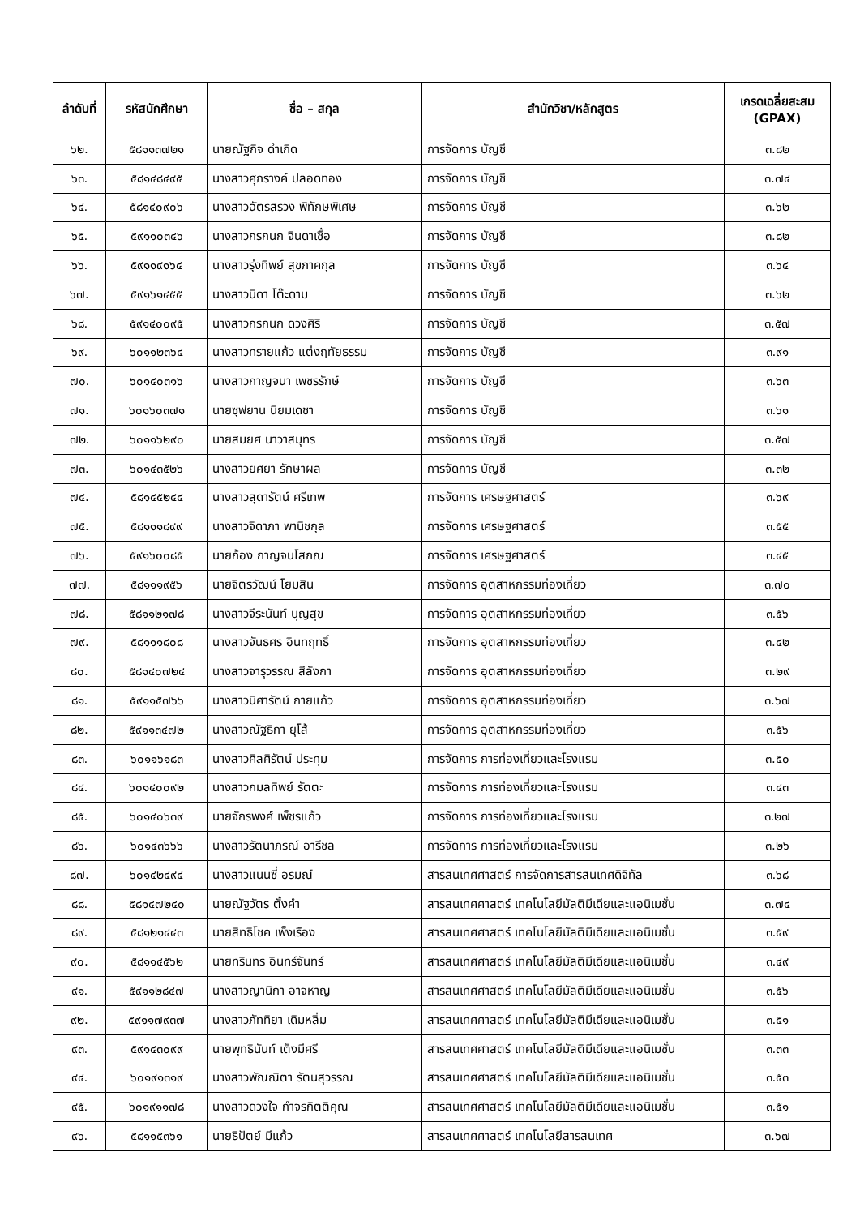| ลำดับที่ | รหัสนักศึกษา | ชื่อ – สกุล | สำนักวิชา/หลักสูตร | เกรดเฉลี่ยสะสม (GPAX) |
| --- | --- | --- | --- | --- |
| ๖๒. | ๕๘๑๑๓๗๒๑ | นายณัฐกิจ ดำเกิด | การจัดการ บัญชี | ๓.๘๒ |
| ๖๓. | ๕๘๑๔๘๔๙๕ | นางสาวศุภรางค์ ปลอดทอง | การจัดการ บัญชี | ๓.๗๔ |
| ๖๔. | ๕๘๑๔๐๙๐๖ | นางสาวฉัตรสรวง พิทักษพิเศษ | การจัดการ บัญชี | ๓.๖๒ |
| ๖๕. | ๕๙๑๑๐๓๔๖ | นางสาวกรกนก จินดาเชื้อ | การจัดการ บัญชี | ๓.๘๒ |
| ๖๖. | ๕๙๑๑๙๑๖๔ | นางสาวรุ่งทิพย์ สุขภาคกุล | การจัดการ บัญชี | ๓.๖๔ |
| ๖๗. | ๕๙๑๖๑๔๕๕ | นางสาวนิดา โต๊ะดาม | การจัดการ บัญชี | ๓.๖๒ |
| ๖๘. | ๕๙๑๔๐๐๙๕ | นางสาวกรกนก ดวงศิริ | การจัดการ บัญชี | ๓.๕๗ |
| ๖๙. | ๖๐๑๑๒๓๖๔ | นางสาวทรายแก้ว แต่งฤทัยธรรม | การจัดการ บัญชี | ๓.๙๑ |
| ๗๐. | ๖๐๑๔๐๓๑๖ | นางสาวกาญจนา เพชรรักษ์ | การจัดการ บัญชี | ๓.๖๓ |
| ๗๑. | ๖๐๑๖๐๓๗๑ | นายซุฟยาน นิยมเดชา | การจัดการ บัญชี | ๓.๖๑ |
| ๗๒. | ๖๐๑๑๖๒๙๐ | นายสมยศ นาวาสมุทร | การจัดการ บัญชี | ๓.๕๗ |
| ๗๓. | ๖๐๑๔๓๕๒๖ | นางสาวยศยา รักษาผล | การจัดการ บัญชี | ๓.๓๒ |
| ๗๔. | ๕๘๑๔๕๒๔๔ | นางสาวสุดารัตน์ ศรีเทพ | การจัดการ เศรษฐศาสตร์ | ๓.๖๙ |
| ๗๕. | ๕๘๑๑๑๘๙๙ | นางสาวจิดาภา พานิชกุล | การจัดการ เศรษฐศาสตร์ | ๓.๕๕ |
| ๗๖. | ๕๙๑๖๐๐๘๕ | นายก้อง กาญจนโสภณ | การจัดการ เศรษฐศาสตร์ | ๓.๔๕ |
| ๗๗. | ๕๘๑๑๑๙๕๖ | นายจิตรวัฒน์ โยมสิน | การจัดการ อุตสาหกรรมท่องเที่ยว | ๓.๗๐ |
| ๗๘. | ๕๘๑๑๒๑๗๘ | นางสาวจีระนันท์ บุญสุข | การจัดการ อุตสาหกรรมท่องเที่ยว | ๓.๕๖ |
| ๗๙. | ๕๘๑๑๑๘๐๘ | นางสาวจันธศร อินทฤทธิ์ | การจัดการ อุตสาหกรรมท่องเที่ยว | ๓.๔๒ |
| ๘๐. | ๕๘๑๔๐๗๒๔ | นางสาวจารุวรรณ สีลังกา | การจัดการ อุตสาหกรรมท่องเที่ยว | ๓.๒๙ |
| ๘๑. | ๕๙๑๑๕๗๖๖ | นางสาวนิศารัตน์ กายแก้ว | การจัดการ อุตสาหกรรมท่องเที่ยว | ๓.๖๗ |
| ๘๒. | ๕๙๑๑๓๔๗๒ | นางสาวณัฐธิกา ยุโส้ | การจัดการ อุตสาหกรรมท่องเที่ยว | ๓.๕๖ |
| ๘๓. | ๖๐๑๑๖๑๘๓ | นางสาวศิลศิรัตน์ ประทุม | การจัดการ การท่องเที่ยวและโรงแรม | ๓.๕๐ |
| ๘๔. | ๖๐๑๔๐๐๙๒ | นางสาวกมลทิพย์ รัตตะ | การจัดการ การท่องเที่ยวและโรงแรม | ๓.๔๓ |
| ๘๕. | ๖๐๑๔๐๖๓๙ | นายจักรพงศ์ เพ็ชรแก้ว | การจัดการ การท่องเที่ยวและโรงแรม | ๓.๒๗ |
| ๘๖. | ๖๐๑๔๓๖๖๖ | นางสาวรัตนาภรณ์ อารีชล | การจัดการ การท่องเที่ยวและโรงแรม | ๓.๒๖ |
| ๘๗. | ๖๐๑๔๒๔๙๔ | นางสาวแนนซี่ อรมณ์ | สารสนเทศศาสตร์ การจัดการสารสนเทศดิจิทัล | ๓.๖๘ |
| ๘๘. | ๕๘๑๔๗๒๔๐ | นายณัฐวัตร ตั้งคำ | สารสนเทศศาสตร์ เทคโนโลยีมัลติมีเดียและแอนิเมชั่น | ๓.๗๔ |
| ๘๙. | ๕๘๑๒๑๔๔๓ | นายสิทธิโชค เพ็งเรือง | สารสนเทศศาสตร์ เทคโนโลยีมัลติมีเดียและแอนิเมชั่น | ๓.๕๙ |
| ๙๐. | ๕๘๑๑๔๕๖๒ | นายทรินทร อินทร์จันทร์ | สารสนเทศศาสตร์ เทคโนโลยีมัลติมีเดียและแอนิเมชั่น | ๓.๔๙ |
| ๙๑. | ๕๙๑๑๒๘๔๗ | นางสาวญานิกา อาจหาญ | สารสนเทศศาสตร์ เทคโนโลยีมัลติมีเดียและแอนิเมชั่น | ๓.๕๖ |
| ๙๒. | ๕๙๑๑๗๙๓๗ | นางสาวภัททิยา เดิมหลิ่ม | สารสนเทศศาสตร์ เทคโนโลยีมัลติมีเดียและแอนิเมชั่น | ๓.๕๑ |
| ๙๓. | ๕๙๑๔๓๐๙๙ | นายพุทธินันท์ เต็งมีศรี | สารสนเทศศาสตร์ เทคโนโลยีมัลติมีเดียและแอนิเมชั่น | ๓.๓๓ |
| ๙๔. | ๖๐๑๙๑๓๑๙ | นางสาวพัณณิตา รัตนสุวรรณ | สารสนเทศศาสตร์ เทคโนโลยีมัลติมีเดียและแอนิเมชั่น | ๓.๕๓ |
| ๙๕. | ๖๐๑๙๑๑๗๘ | นางสาวดวงใจ กำจรกิตติคุณ | สารสนเทศศาสตร์ เทคโนโลยีมัลติมีเดียและแอนิเมชั่น | ๓.๕๑ |
| ๙๖. | ๕๘๑๑๕๓๖๑ | นายธิปัตย์ มีแก้ว | สารสนเทศศาสตร์ เทคโนโลยีสารสนเทศ | ๓.๖๗ |